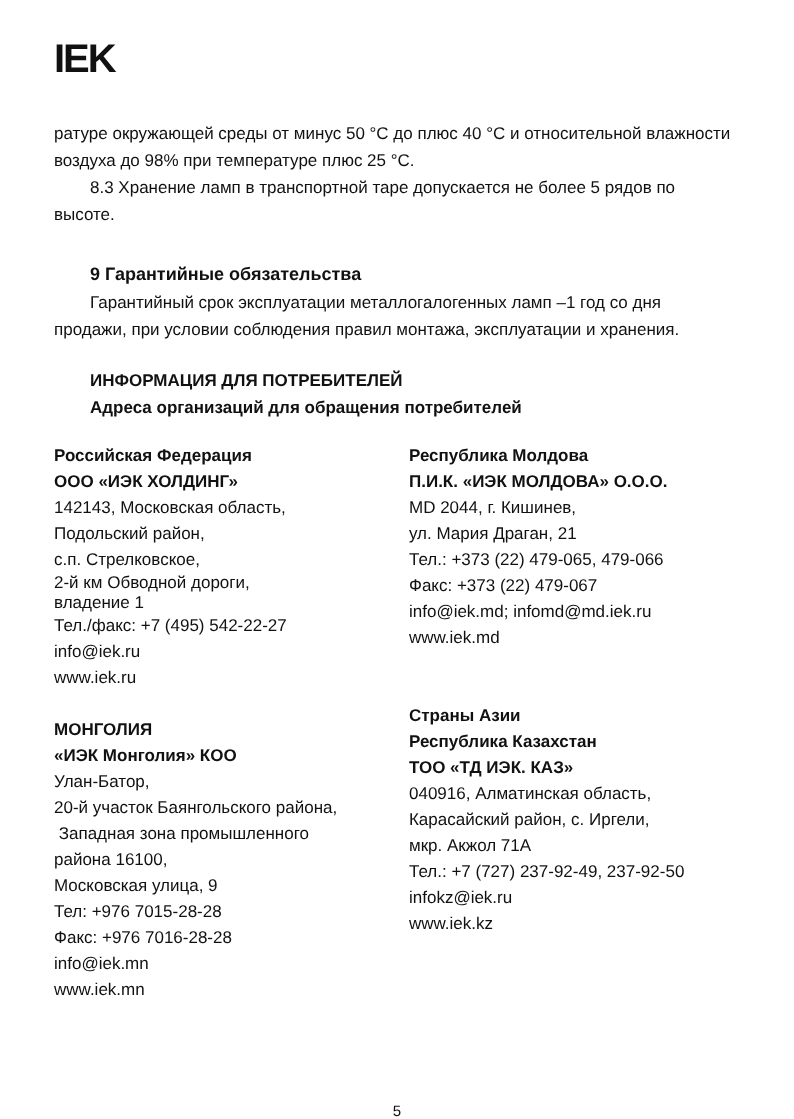IEK
ратуре окружающей среды от минус 50 °С до плюс 40 °С и относительной влажности воздуха до 98% при температуре плюс 25 °С.
8.3 Хранение ламп в транспортной таре допускается не более 5 рядов по высоте.
9 Гарантийные обязательства
Гарантийный срок эксплуатации металлогалогенных ламп –1 год со дня продажи, при условии соблюдения правил монтажа, эксплуатации и хранения.
ИНФОРМАЦИЯ ДЛЯ ПОТРЕБИТЕЛЕЙ
Адреса организаций для обращения потребителей
Российская Федерация
ООО «ИЭК ХОЛДИНГ»
142143, Московская область,
Подольский район,
с.п. Стрелковское,
2-й км Обводной дороги,
владение 1
Тел./факс: +7 (495) 542-22-27
info@iek.ru
www.iek.ru
МОНГОЛИЯ
«ИЭК Монголия» КОО
Улан-Батор,
20-й участок Баянгольского района,
Западная зона промышленного
района 16100,
Московская улица, 9
Тел: +976 7015-28-28
Факс: +976 7016-28-28
info@iek.mn
www.iek.mn
Республика Молдова
П.И.К. «ИЭК МОЛДОВА» О.О.О.
MD 2044, г. Кишинев,
ул. Мария Драган, 21
Тел.: +373 (22) 479-065, 479-066
Факс: +373 (22) 479-067
info@iek.md; infomd@md.iek.ru
www.iek.md
Страны Азии
Республика Казахстан
ТОО «ТД ИЭК. КАЗ»
040916, Алматинская область,
Карасайский район, с. Иргели,
мкр. Акжол 71А
Тел.: +7 (727) 237-92-49, 237-92-50
infokz@iek.ru
www.iek.kz
5